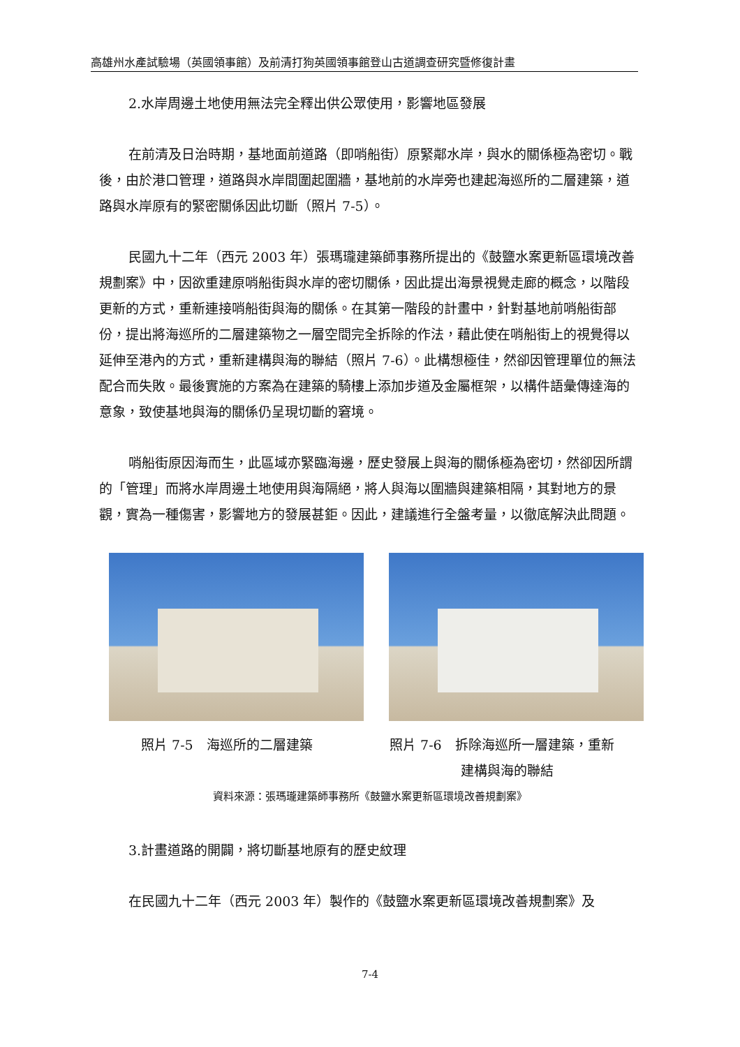高雄州水產試驗場（英國領事館）及前清打狗英國領事館登山古道調查研究暨修復計畫
2.水岸周邊土地使用無法完全釋出供公眾使用，影響地區發展
在前清及日治時期，基地面前道路（即哨船街）原緊鄰水岸，與水的關係極為密切。戰後，由於港口管理，道路與水岸間圍起圍牆，基地前的水岸旁也建起海巡所的二層建築，道路與水岸原有的緊密關係因此切斷（照片 7-5）。
民國九十二年（西元 2003 年）張瑪瓏建築師事務所提出的《鼓鹽水案更新區環境改善規劃案》中，因欲重建原哨船街與水岸的密切關係，因此提出海景視覺走廊的概念，以階段更新的方式，重新連接哨船街與海的關係。在其第一階段的計畫中，針對基地前哨船街部份，提出將海巡所的二層建築物之一層空間完全拆除的作法，藉此使在哨船街上的視覺得以延伸至港內的方式，重新建構與海的聯結（照片 7-6）。此構想極佳，然卻因管理單位的無法配合而失敗。最後實施的方案為在建築的騎樓上添加步道及金屬框架，以構件語彙傳達海的意象，致使基地與海的關係仍呈現切斷的窘境。
哨船街原因海而生，此區域亦緊臨海邊，歷史發展上與海的關係極為密切，然卻因所謂的「管理」而將水岸周邊土地使用與海隔絕，將人與海以圍牆與建築相隔，其對地方的景觀，實為一種傷害，影響地方的發展甚鉅。因此，建議進行全盤考量，以徹底解決此問題。
照片 7-5　海巡所的二層建築 照片 7-6　拆除海巡所一層建築，重新
建構與海的聯結
資料來源：張瑪瓏建築師事務所《鼓鹽水案更新區環境改善規劃案》
3.計畫道路的開闢，將切斷基地原有的歷史紋理
在民國九十二年（西元 2003 年）製作的《鼓鹽水案更新區環境改善規劃案》及
7-4